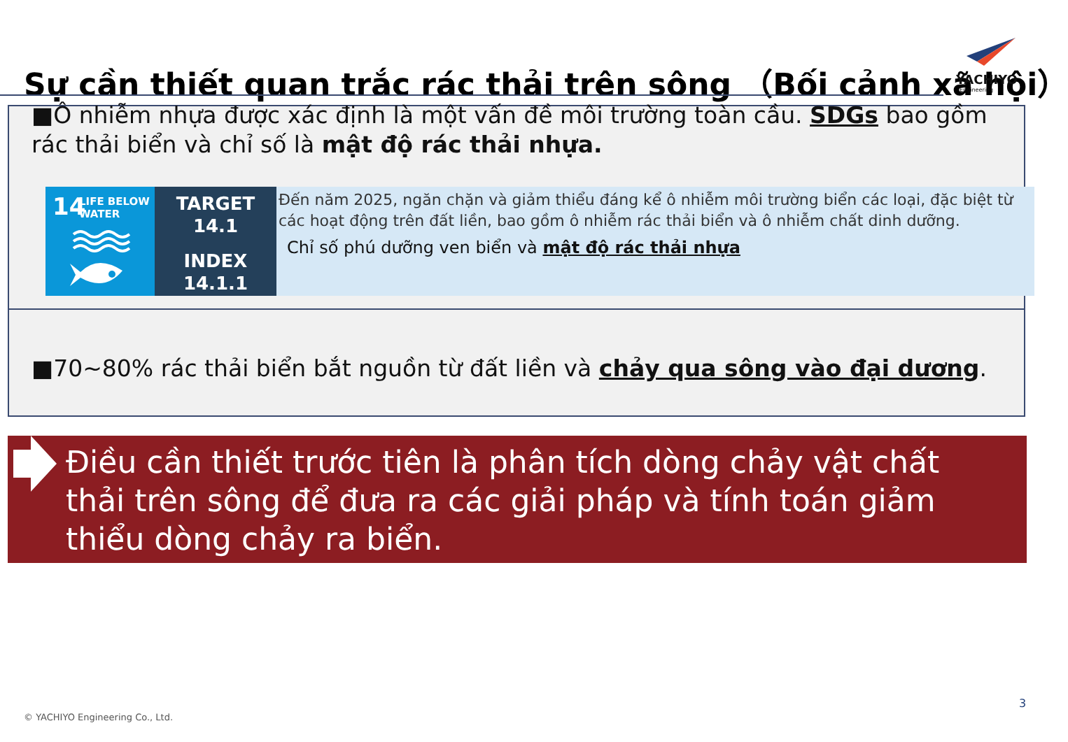Sự cần thiết quan trắc rác thải trên sông （Bối cảnh xã hội）
YACHIYO
Engineering
■Ô nhiễm nhựa được xác định là một vấn đề môi trường toàn cầu. SDGs bao gồm rác thải biển và chỉ số là mật độ rác thải nhựa.
14
LIFE BELOW
WATER
TARGET
14.1
INDEX
14.1.1
Đến năm 2025, ngăn chặn và giảm thiểu đáng kể ô nhiễm môi trường biển các loại, đặc biệt từ các hoạt động trên đất liền, bao gồm ô nhiễm rác thải biển và ô nhiễm chất dinh dưỡng.
Chỉ số phú dưỡng ven biển và mật độ rác thải nhựa
■70~80% rác thải biển bắt nguồn từ đất liền và chảy qua sông vào đại dương.
Điều cần thiết trước tiên là phân tích dòng chảy vật chất thải trên sông để đưa ra các giải pháp và tính toán giảm thiểu dòng chảy ra biển.
3
© YACHIYO Engineering Co., Ltd.